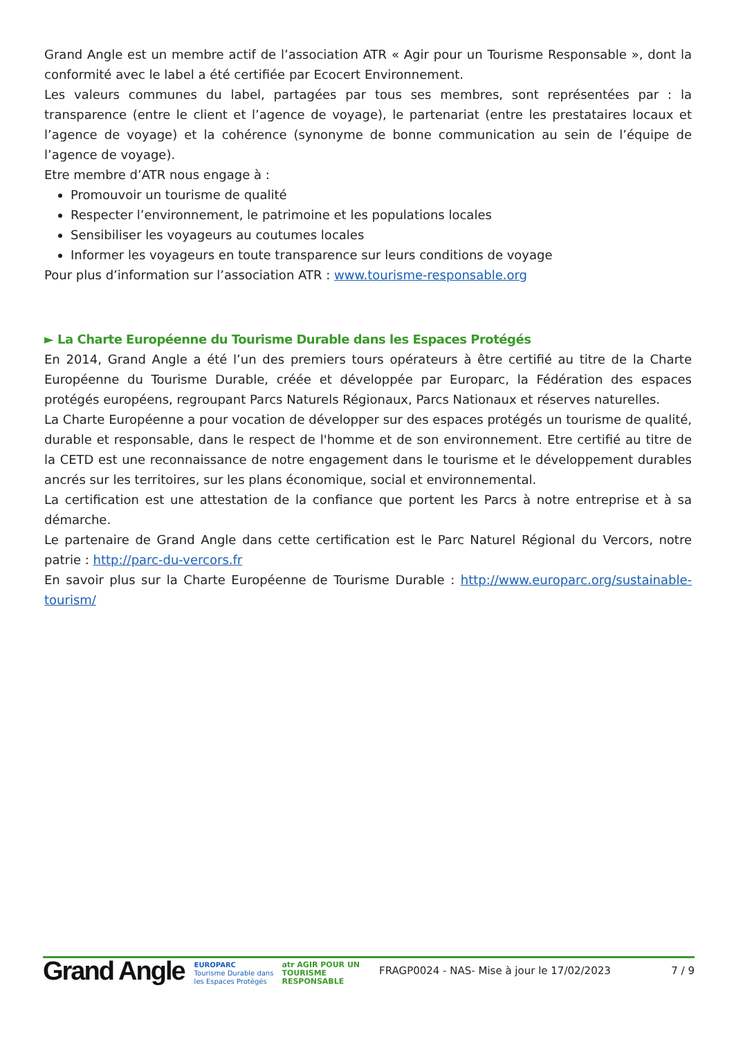Grand Angle est un membre actif de l’association ATR « Agir pour un Tourisme Responsable », dont la conformité avec le label a été certifiée par Ecocert Environnement.
Les valeurs communes du label, partagées par tous ses membres, sont représentées par : la transparence (entre le client et l’agence de voyage), le partenariat (entre les prestataires locaux et l’agence de voyage) et la cohérence (synonyme de bonne communication au sein de l’équipe de l’agence de voyage).
Etre membre d’ATR nous engage à :
Promouvoir un tourisme de qualité
Respecter l’environnement, le patrimoine et les populations locales
Sensibiliser les voyageurs au coutumes locales
Informer les voyageurs en toute transparence sur leurs conditions de voyage
Pour plus d’information sur l’association ATR : www.tourisme-responsable.org
► La Charte Européenne du Tourisme Durable dans les Espaces Protégés
En 2014, Grand Angle a été l’un des premiers tours opérateurs à être certifié au titre de la Charte Européenne du Tourisme Durable, créée et développée par Europarc, la Fédération des espaces protégés européens, regroupant Parcs Naturels Régionaux, Parcs Nationaux et réserves naturelles.
La Charte Européenne a pour vocation de développer sur des espaces protégés un tourisme de qualité, durable et responsable, dans le respect de l'homme et de son environnement. Etre certifié au titre de la CETD est une reconnaissance de notre engagement dans le tourisme et le développement durables ancrés sur les territoires, sur les plans économique, social et environnemental.
La certification est une attestation de la confiance que portent les Parcs à notre entreprise et à sa démarche.
Le partenaire de Grand Angle dans cette certification est le Parc Naturel Régional du Vercors, notre patrie : http://parc-du-vercors.fr
En savoir plus sur la Charte Européenne de Tourisme Durable : http://www.europarc.org/sustainable-tourism/
Grand Angle
EUROPARC
Tourisme Durable dans
les Espaces Protégés
atr AGIR POUR UN
TOURISME
RESPONSABLE
FRAGP0024 - NAS- Mise à jour le 17/02/2023
7 / 9